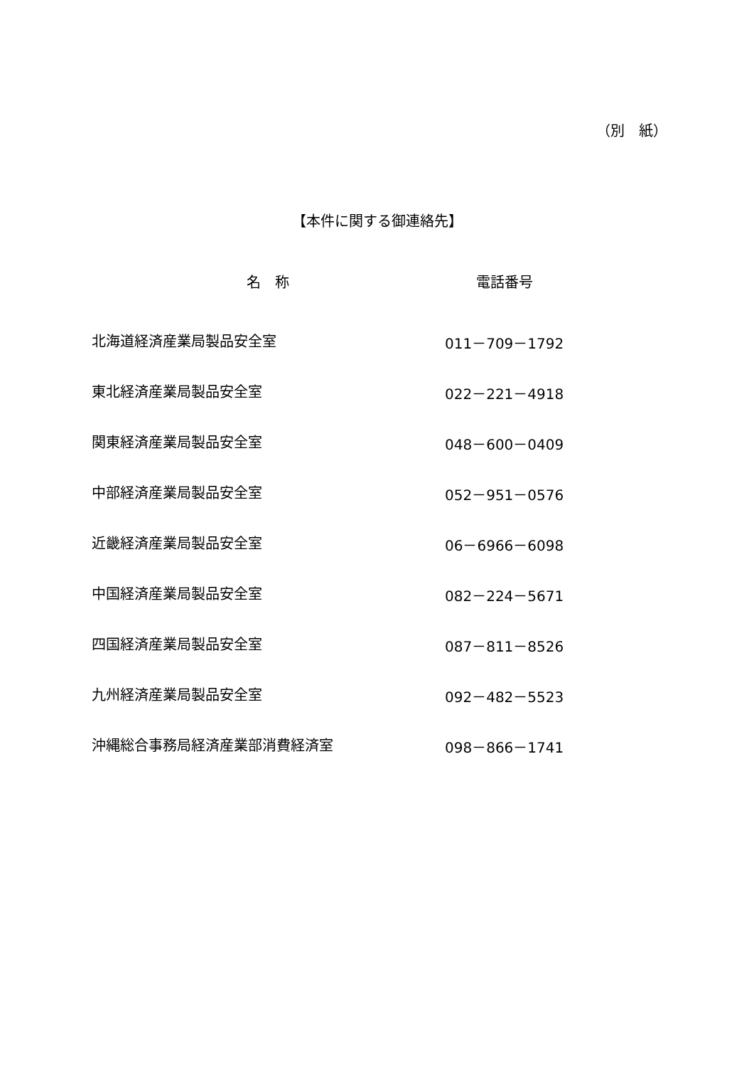（別　紙）
【本件に関する御連絡先】
| 名 称 | 電話番号 |
| --- | --- |
| 北海道経済産業局製品安全室 | 011－709－1792 |
| 東北経済産業局製品安全室 | 022－221－4918 |
| 関東経済産業局製品安全室 | 048－600－0409 |
| 中部経済産業局製品安全室 | 052－951－0576 |
| 近畿経済産業局製品安全室 | 06－6966－6098 |
| 中国経済産業局製品安全室 | 082－224－5671 |
| 四国経済産業局製品安全室 | 087－811－8526 |
| 九州経済産業局製品安全室 | 092－482－5523 |
| 沖縄総合事務局経済産業部消費経済室 | 098－866－1741 |